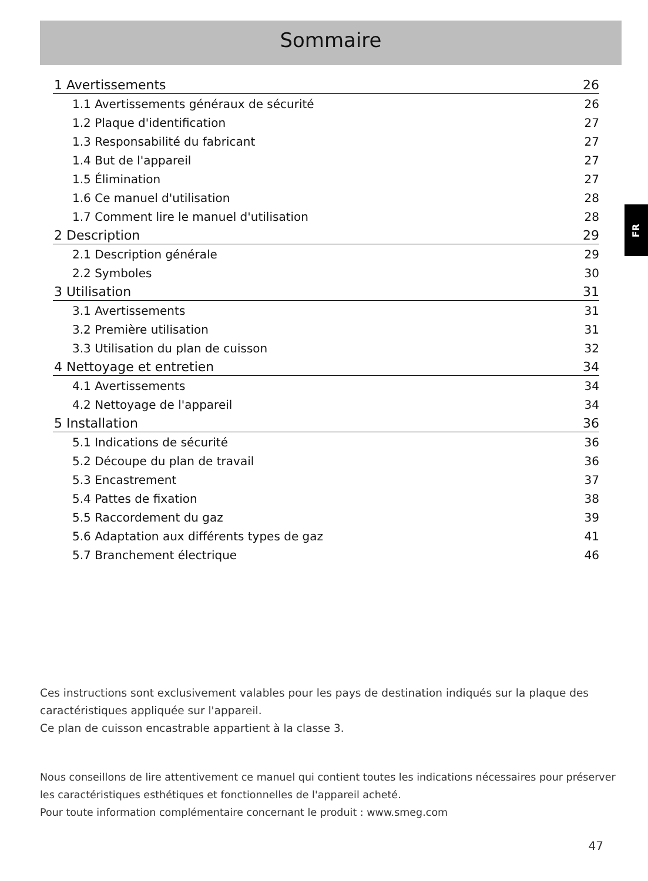Sommaire
1 Avertissements 26
1.1 Avertissements généraux de sécurité 26
1.2 Plaque d'identification 27
1.3 Responsabilité du fabricant 27
1.4 But de l'appareil 27
1.5 Élimination 27
1.6 Ce manuel d'utilisation 28
1.7 Comment lire le manuel d'utilisation 28
2 Description 29
2.1 Description générale 29
2.2 Symboles 30
3 Utilisation 31
3.1 Avertissements 31
3.2 Première utilisation 31
3.3 Utilisation du plan de cuisson 32
4 Nettoyage et entretien 34
4.1 Avertissements 34
4.2 Nettoyage de l'appareil 34
5 Installation 36
5.1 Indications de sécurité 36
5.2 Découpe du plan de travail 36
5.3 Encastrement 37
5.4 Pattes de fixation 38
5.5 Raccordement du gaz 39
5.6 Adaptation aux différents types de gaz 41
5.7 Branchement électrique 46
FR
Ces instructions sont exclusivement valables pour les pays de destination indiqués sur la plaque des caractéristiques appliquée sur l'appareil.
Ce plan de cuisson encastrable appartient à la classe 3.
Nous conseillons de lire attentivement ce manuel qui contient toutes les indications nécessaires pour préserver les caractéristiques esthétiques et fonctionnelles de l'appareil acheté.
Pour toute information complémentaire concernant le produit : www.smeg.com
47